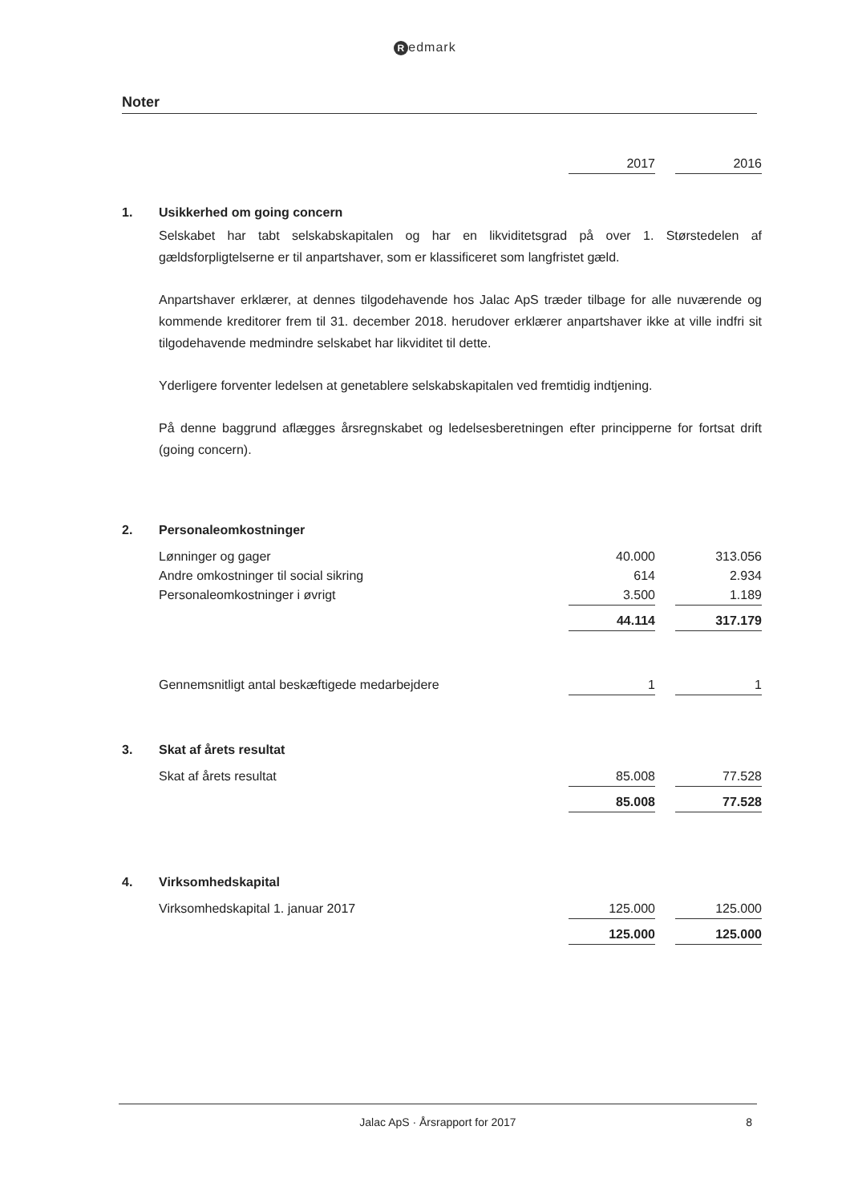Redmark
Noter
| | | 2017 | | 2016 |
| 1. | Usikkerhed om going concern | | | |
| | Selskabet har tabt selskabskapitalen og har en likviditetsgrad på over 1. Størstedelen af gældsforpligtelserne er til anpartshaver, som er klassificeret som langfristet gæld. Anpartshaver erklærer, at dennes tilgodehavende hos Jalac ApS træder tilbage for alle nuværende og kommende kreditorer frem til 31. december 2018. herudover erklærer anpartshaver ikke at ville indfri sit tilgodehavende medmindre selskabet har likviditet til dette. Yderligere forventer ledelsen at genetablere selskabskapitalen ved fremtidig indtjening. På denne baggrund aflægges årsregnskabet og ledelsesberetningen efter principperne for fortsat drift (going concern). | | | |
| 2. | Personaleomkostninger | | | |
| | Lønninger og gager | 40.000 | | 313.056 |
| | Andre omkostninger til social sikring | 614 | | 2.934 |
| | Personaleomkostninger i øvrigt | 3.500 | | 1.189 |
| | | 44.114 | | 317.179 |
| | Gennemsnitligt antal beskæftigede medarbejdere | 1 | | 1 |
| 3. | Skat af årets resultat | | | |
| | Skat af årets resultat | 85.008 | | 77.528 |
| | | 85.008 | | 77.528 |
| 4. | Virksomhedskapital | | | |
| | Virksomhedskapital 1. januar 2017 | 125.000 | | 125.000 |
| | | 125.000 | | 125.000 |
Jalac ApS · Årsrapport for 2017 8